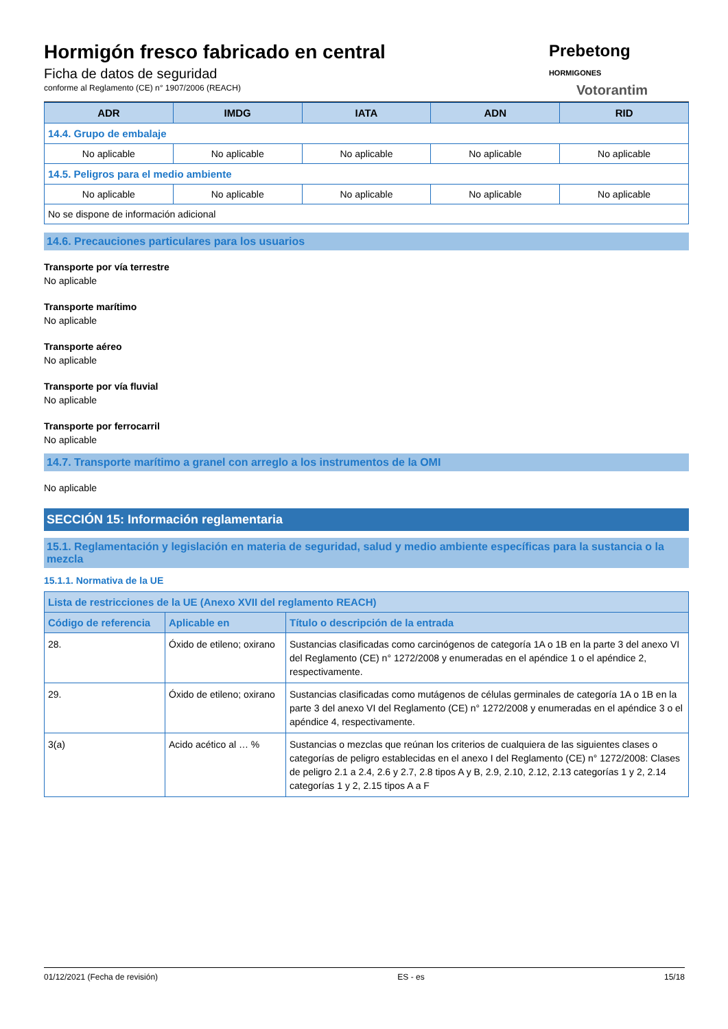Hormigón fresco fabricado en central
Ficha de datos de seguridad
conforme al Reglamento (CE) n° 1907/2006 (REACH)
Prebetong
HORMIGONES
Votorantim
| ADR | IMDG | IATA | ADN | RID |
| --- | --- | --- | --- | --- |
| 14.4. Grupo de embalaje | | | | |
| No aplicable | No aplicable | No aplicable | No aplicable | No aplicable |
| 14.5. Peligros para el medio ambiente | | | | |
| No aplicable | No aplicable | No aplicable | No aplicable | No aplicable |
| No se dispone de información adicional | | | | |
14.6. Precauciones particulares para los usuarios
Transporte por vía terrestre
No aplicable
Transporte marítimo
No aplicable
Transporte aéreo
No aplicable
Transporte por vía fluvial
No aplicable
Transporte por ferrocarril
No aplicable
14.7. Transporte marítimo a granel con arreglo a los instrumentos de la OMI
No aplicable
SECCIÓN 15: Información reglamentaria
15.1. Reglamentación y legislación en materia de seguridad, salud y medio ambiente específicas para la sustancia o la mezcla
15.1.1. Normativa de la UE
| Lista de restricciones de la UE (Anexo XVII del reglamento REACH) | | |
| --- | --- | --- |
| Código de referencia | Aplicable en | Título o descripción de la entrada |
| 28. | Óxido de etileno; oxirano | Sustancias clasificadas como carcinógenos de categoría 1A o 1B en la parte 3 del anexo VI del Reglamento (CE) n° 1272/2008 y enumeradas en el apéndice 1 o el apéndice 2, respectivamente. |
| 29. | Óxido de etileno; oxirano | Sustancias clasificadas como mutágenos de células germinales de categoría 1A o 1B en la parte 3 del anexo VI del Reglamento (CE) n° 1272/2008 y enumeradas en el apéndice 3 o el apéndice 4, respectivamente. |
| 3(a) | Acido acético al … % | Sustancias o mezclas que reúnan los criterios de cualquiera de las siguientes clases o categorías de peligro establecidas en el anexo I del Reglamento (CE) n° 1272/2008: Clases de peligro 2.1 a 2.4, 2.6 y 2.7, 2.8 tipos A y B, 2.9, 2.10, 2.12, 2.13 categorías 1 y 2, 2.14 categorías 1 y 2, 2.15 tipos A a F |
01/12/2021 (Fecha de revisión) ES - es 15/18